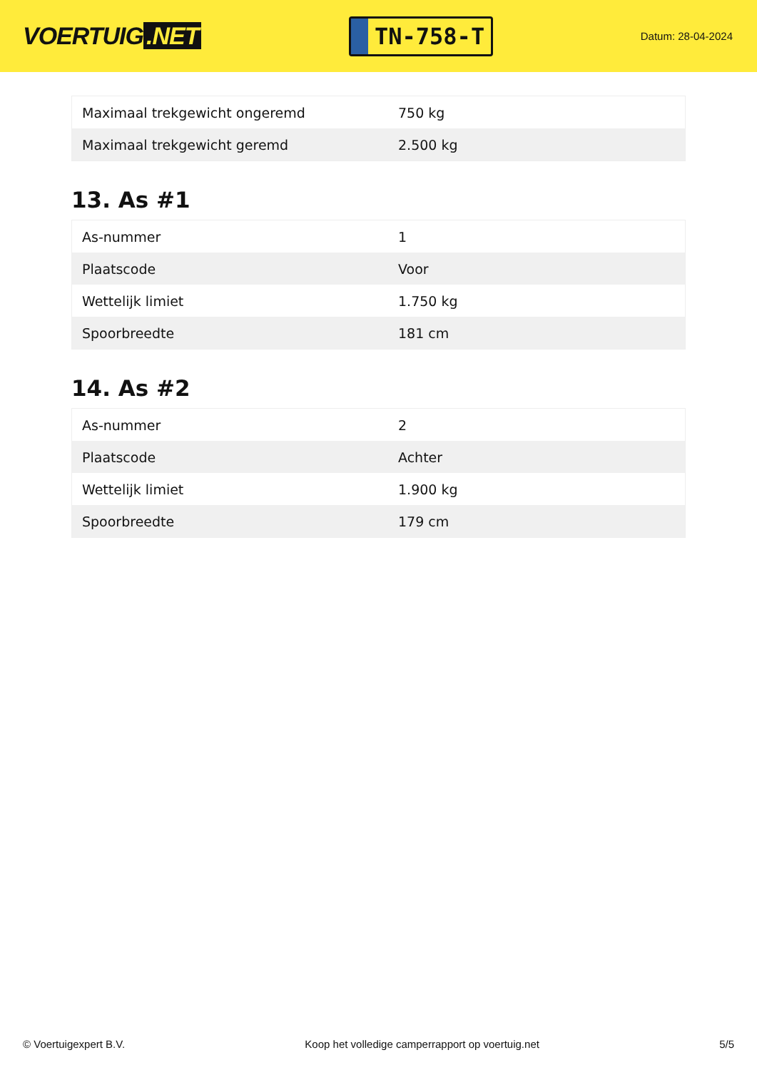VOERTUIG.NET
TN-758-T
Datum: 28-04-2024
| Maximaal trekgewicht ongeremd | 750 kg |
| Maximaal trekgewicht geremd | 2.500 kg |
13. As #1
| As-nummer | 1 |
| Plaatscode | Voor |
| Wettelijk limiet | 1.750 kg |
| Spoorbreedte | 181 cm |
14. As #2
| As-nummer | 2 |
| Plaatscode | Achter |
| Wettelijk limiet | 1.900 kg |
| Spoorbreedte | 179 cm |
© Voertuigexpert B.V. Koop het volledige camperrapport op voertuig.net 5/5